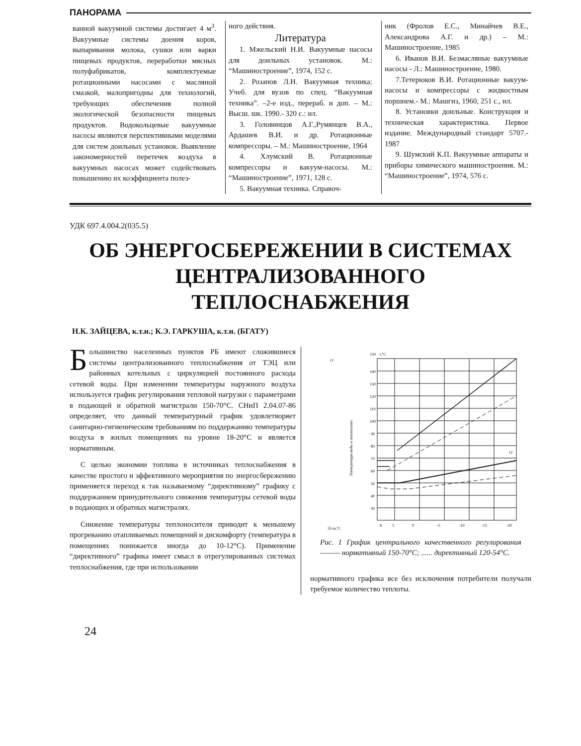ПАНОРАМА
ванной вакуумной системы достигает 4 м<sup>3</sup>. Вакуумные системы доения коров, выпаривания молока, сушки или варки пищевых продуктов, переработки мясных полуфабрикатов, комплектуемые ротационными насосами с масляной смазкой, малопригодны для технологий, требующих обеспечения полной экологической безопасности пищевых продуктов. Водокольцевые вакуумные насосы являются перспективными моделями для систем доильных установок. Выявление закономерностей перетечек воздуха в вакуумных насосах может содействовать повышению их коэффициента полез-
ного действия.
Литература
1. Мжельский Н.И. Вакуумные насосы для доильных установок. М.: “Машиностроение”, 1974, 152 с.
2. Розанов Л.Н. Вакуумная техника: Учеб. для вузов по спец. “Вакуумная техника”. –2-е изд., перераб. и доп. – М.: Высш. шк. 1990.- 320 с.: ил.
3. Головинцов А.Г.,Румянцев В.А., Ардашев В.И. и др. Ротационные компрессоры. – М.: Машиностроение, 1964
4. Хлумский В. Ротационные компрессоры и вакуум-насосы. М.: “Машиностроение”, 1971, 128 с.
5. Вакуумная техника. Справоч-
ник (Фролов Е.С., Минайчев В.Е., Александрова А.Г. и др.) – М.: Машиностроение, 1985
6. Иванов В.И. Безмасляные вакуумные насосы - Л.: Машиностроение, 1980.
7.Тетерюков В.И. Ротационные вакуум-насосы и компрессоры с жидкостным поршнем.- М.: Машгиз, 1960, 251 с., ил.
8. Установки доильные. Конструкция и техническая характеристика. Первое издание. Международный стандарт 5707.- 1987
9. Шумский К.П. Вакуумные аппараты и приборы химического машиностроения. М.: “Машиностроение”, 1974, 576 с.
УДК 697.4.004.2(035.5)
ОБ ЭНЕРГОСБЕРЕЖЕНИИ В СИСТЕМАХ
ЦЕНТРАЛИЗОВАННОГО
ТЕПЛОСНАБЖЕНИЯ
Н.К. ЗАЙЦЕВА, к.т.н.; К.Э. ГАРКУША, к.т.н. (БГАТУ)
Большинство населенных пунктов РБ имеют сложившиеся системы централизованного теплоснабжения от ТЭЦ или районных котельных с циркуляцией постоянного расхода сетевой воды. При изменении температуры наружного воздуха используется график регулирования тепловой нагрузки с параметрами в подающей и обратной магистрали 150-70°С. СНиП 2.04.07-86 определяет, что данный температурный график удовлетворяет санитарно-гигиеническим требованиям по поддержанию температуры воздуха в жилых помещениях на уровне 18-20°С и является нормативным.
С целью экономии топлива в источниках теплоснабжения в качестве простого и эффективного мероприятия по энергосбережению применяется переход к так называемому “директивному” графику с поддержанием принудительного снижения температуры сетевой воды в подающих и обратных магистралях.
Снижение температуры теплоносителя приводит к меньшему прогреванию отапливаемых помещений и дискомфорту (температура в помещениях понижается иногда до 10-12°С). Применение “директивного” графика имеет смысл в отрегулированных системах теплоснабжения, где при использовании
τ1
150
t,°C
140
130
120
110
100
90
80
70
60
50
40
30
τ2
8
5
0
-5
-10
-15
-20
35 tн,°C
Температура воды в теплосетях
Рис. 1 График центрального качественного регулирования ——— нормативный 150-70°С; ...... директивный 120-54°С.
нормативного графика все без исключения потребители получали требуемое количество теплоты.
24